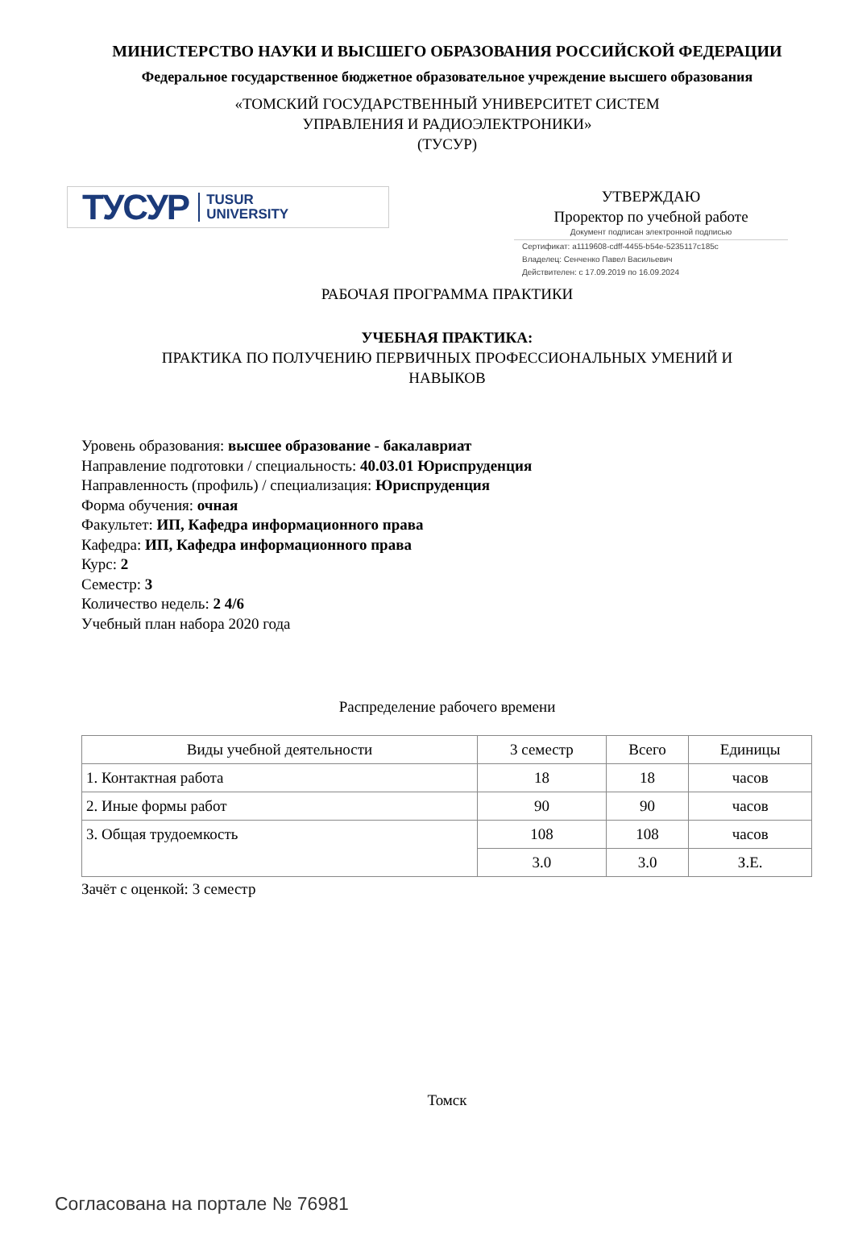МИНИСТЕРСТВО НАУКИ И ВЫСШЕГО ОБРАЗОВАНИЯ РОССИЙСКОЙ ФЕДЕРАЦИИ
Федеральное государственное бюджетное образовательное учреждение высшего образования
«ТОМСКИЙ ГОСУДАРСТВЕННЫЙ УНИВЕРСИТЕТ СИСТЕМ
УПРАВЛЕНИЯ И РАДИОЭЛЕКТРОНИКИ»
(ТУСУР)
ТУСУР TUSUR
UNIVERSITY
УТВЕРЖДАЮ
Проректор по учебной работе
Документ подписан электронной подписью
Сертификат: a1119608-cdff-4455-b54e-5235117c185c
Владелец: Сенченко Павел Васильевич
Действителен: с 17.09.2019 по 16.09.2024
РАБОЧАЯ ПРОГРАММА ПРАКТИКИ
УЧЕБНАЯ ПРАКТИКА:
ПРАКТИКА ПО ПОЛУЧЕНИЮ ПЕРВИЧНЫХ ПРОФЕССИОНАЛЬНЫХ УМЕНИЙ И
НАВЫКОВ
Уровень образования: высшее образование - бакалавриат
Направление подготовки / специальность: 40.03.01 Юриспруденция
Направленность (профиль) / специализация: Юриспруденция
Форма обучения: очная
Факультет: ИП, Кафедра информационного права
Кафедра: ИП, Кафедра информационного права
Курс: 2
Семестр: 3
Количество недель: 2 4/6
Учебный план набора 2020 года
Распределение рабочего времени
| Виды учебной деятельности | 3 семестр | Всего | Единицы |
| --- | --- | --- | --- |
| 1. Контактная работа | 18 | 18 | часов |
| 2. Иные формы работ | 90 | 90 | часов |
| 3. Общая трудоемкость | 108 | 108 | часов |
| | 3.0 | 3.0 | З.Е. |
Зачёт с оценкой: 3 семестр
Томск
Согласована на портале № 76981